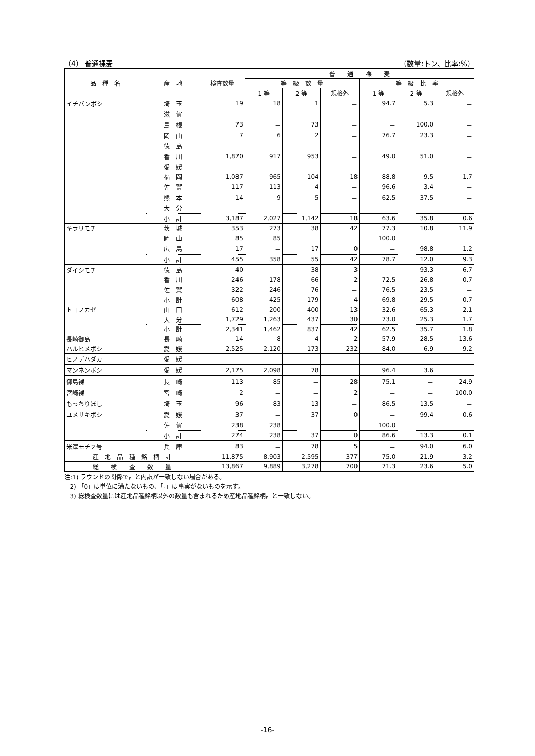（4） 普通裸麦 （数量:トン、比率:%）
| 品 種 名 | 産 地 | 検査数量 | 普 通 裸 麦 | | | | | |
| --- | --- | --- | --- | --- | --- | --- | --- | --- |
| | | | 等 級 数 量 | | | 等 級 比 率 | | |
| | | | 1 等 | 2 等 | 規格外 | 1 等 | 2 等 | 規格外 |
| イチバンボシ | 埼 玉 | 19 | 18 | 1 | － | 94.7 | 5.3 | － |
| | 滋 賀 | － | | | | | | |
| | 島 根 | 73 | － | 73 | － | － | 100.0 | － |
| | 岡 山 | 7 | 6 | 2 | － | 76.7 | 23.3 | － |
| | 徳 島 | － | | | | | | |
| | 香 川 | 1,870 | 917 | 953 | － | 49.0 | 51.0 | － |
| | 愛 媛 | － | | | | | | |
| | 福 岡 | 1,087 | 965 | 104 | 18 | 88.8 | 9.5 | 1.7 |
| | 佐 賀 | 117 | 113 | 4 | － | 96.6 | 3.4 | － |
| | 熊 本 | 14 | 9 | 5 | － | 62.5 | 37.5 | － |
| | 大 分 | － | | | | | | |
| | 小 計 | 3,187 | 2,027 | 1,142 | 18 | 63.6 | 35.8 | 0.6 |
| キラリモチ | 茨 城 | 353 | 273 | 38 | 42 | 77.3 | 10.8 | 11.9 |
| | 岡 山 | 85 | 85 | － | － | 100.0 | － | － |
| | 広 島 | 17 | － | 17 | 0 | － | 98.8 | 1.2 |
| | 小 計 | 455 | 358 | 55 | 42 | 78.7 | 12.0 | 9.3 |
| ダイシモチ | 徳 島 | 40 | － | 38 | 3 | － | 93.3 | 6.7 |
| | 香 川 | 246 | 178 | 66 | 2 | 72.5 | 26.8 | 0.7 |
| | 佐 賀 | 322 | 246 | 76 | － | 76.5 | 23.5 | － |
| | 小 計 | 608 | 425 | 179 | 4 | 69.8 | 29.5 | 0.7 |
| トヨノカゼ | 山 口 | 612 | 200 | 400 | 13 | 32.6 | 65.3 | 2.1 |
| | 大 分 | 1,729 | 1,263 | 437 | 30 | 73.0 | 25.3 | 1.7 |
| | 小 計 | 2,341 | 1,462 | 837 | 42 | 62.5 | 35.7 | 1.8 |
| 長崎御島 | 長 崎 | 14 | 8 | 4 | 2 | 57.9 | 28.5 | 13.6 |
| ハルヒメボシ | 愛 媛 | 2,525 | 2,120 | 173 | 232 | 84.0 | 6.9 | 9.2 |
| ヒノデハダカ | 愛 媛 | － | | | | | | |
| マンネンボシ | 愛 媛 | 2,175 | 2,098 | 78 | － | 96.4 | 3.6 | － |
| 御島裸 | 長 崎 | 113 | 85 | － | 28 | 75.1 | － | 24.9 |
| 宮崎裸 | 宮 崎 | 2 | － | － | 2 | － | － | 100.0 |
| もっちりぼし | 埼 玉 | 96 | 83 | 13 | － | 86.5 | 13.5 | － |
| ユメサキボシ | 愛 媛 | 37 | － | 37 | 0 | － | 99.4 | 0.6 |
| | 佐 賀 | 238 | 238 | － | － | 100.0 | － | － |
| | 小 計 | 274 | 238 | 37 | 0 | 86.6 | 13.3 | 0.1 |
| 米澤モチ２号 | 兵 庫 | 83 | － | 78 | 5 | － | 94.0 | 6.0 |
| 産 地 品 種 銘 柄 計 | | 11,875 | 8,903 | 2,595 | 377 | 75.0 | 21.9 | 3.2 |
| 総 検 査 数 量 | | 13,867 | 9,889 | 3,278 | 700 | 71.3 | 23.6 | 5.0 |
注:1) ラウンドの関係で計と内訳が一致しない場合がある。
2) 「0」は単位に満たないもの、「-」は事実がないものを示す。
3) 総検査数量には産地品種銘柄以外の数量も含まれるため産地品種銘柄計と一致しない。
-16-